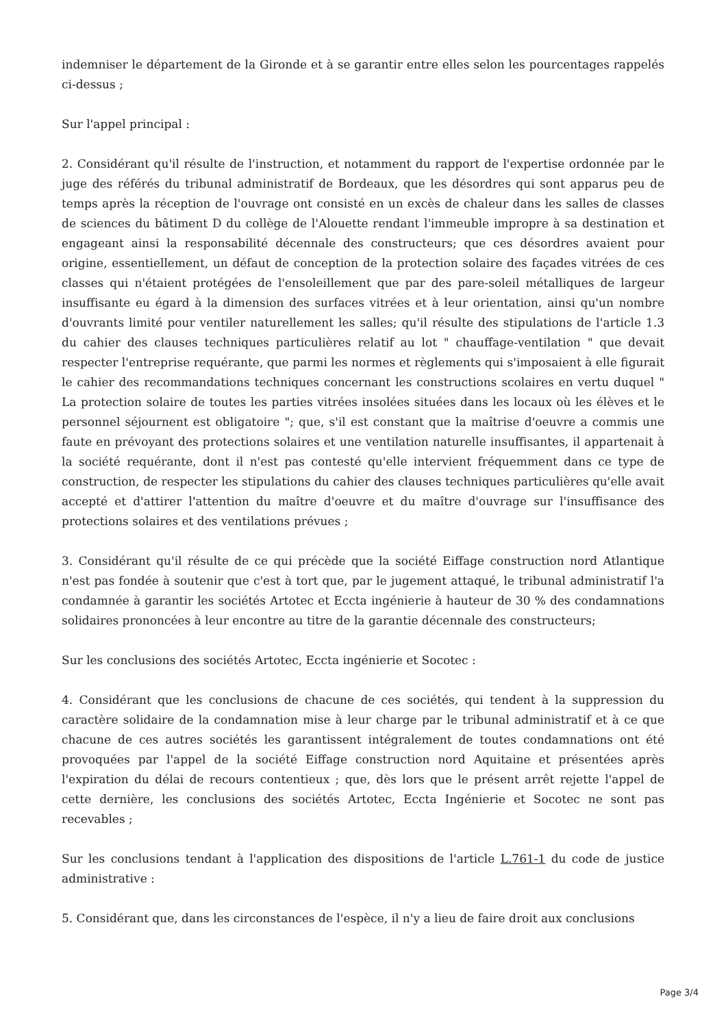indemniser le département de la Gironde et à se garantir entre elles selon les pourcentages rappelés ci-dessus ;
Sur l'appel principal :
2. Considérant qu'il résulte de l'instruction, et notamment du rapport de l'expertise ordonnée par le juge des référés du tribunal administratif de Bordeaux, que les désordres qui sont apparus peu de temps après la réception de l'ouvrage ont consisté en un excès de chaleur dans les salles de classes de sciences du bâtiment D du collège de l'Alouette rendant l'immeuble impropre à sa destination et engageant ainsi la responsabilité décennale des constructeurs; que ces désordres avaient pour origine, essentiellement, un défaut de conception de la protection solaire des façades vitrées de ces classes qui n'étaient protégées de l'ensoleillement que par des pare-soleil métalliques de largeur insuffisante eu égard à la dimension des surfaces vitrées et à leur orientation, ainsi qu'un nombre d'ouvrants limité pour ventiler naturellement les salles; qu'il résulte des stipulations de l'article 1.3 du cahier des clauses techniques particulières relatif au lot " chauffage-ventilation " que devait respecter l'entreprise requérante, que parmi les normes et règlements qui s'imposaient à elle figurait le cahier des recommandations techniques concernant les constructions scolaires en vertu duquel " La protection solaire de toutes les parties vitrées insolées situées dans les locaux où les élèves et le personnel séjournent est obligatoire "; que, s'il est constant que la maîtrise d'oeuvre a commis une faute en prévoyant des protections solaires et une ventilation naturelle insuffisantes, il appartenait à la société requérante, dont il n'est pas contesté qu'elle intervient fréquemment dans ce type de construction, de respecter les stipulations du cahier des clauses techniques particulières qu'elle avait accepté et d'attirer l'attention du maître d'oeuvre et du maître d'ouvrage sur l'insuffisance des protections solaires et des ventilations prévues ;
3. Considérant qu'il résulte de ce qui précède que la société Eiffage construction nord Atlantique n'est pas fondée à soutenir que c'est à tort que, par le jugement attaqué, le tribunal administratif l'a condamnée à garantir les sociétés Artotec et Eccta ingénierie à hauteur de 30 % des condamnations solidaires prononcées à leur encontre au titre de la garantie décennale des constructeurs;
Sur les conclusions des sociétés Artotec, Eccta ingénierie et Socotec :
4. Considérant que les conclusions de chacune de ces sociétés, qui tendent à la suppression du caractère solidaire de la condamnation mise à leur charge par le tribunal administratif et à ce que chacune de ces autres sociétés les garantissent intégralement de toutes condamnations ont été provoquées par l'appel de la société Eiffage construction nord Aquitaine et présentées après l'expiration du délai de recours contentieux ; que, dès lors que le présent arrêt rejette l'appel de cette dernière, les conclusions des sociétés Artotec, Eccta Ingénierie et Socotec ne sont pas recevables ;
Sur les conclusions tendant à l'application des dispositions de l'article L.761-1 du code de justice administrative :
5. Considérant que, dans les circonstances de l'espèce, il n'y a lieu de faire droit aux conclusions
Page 3/4